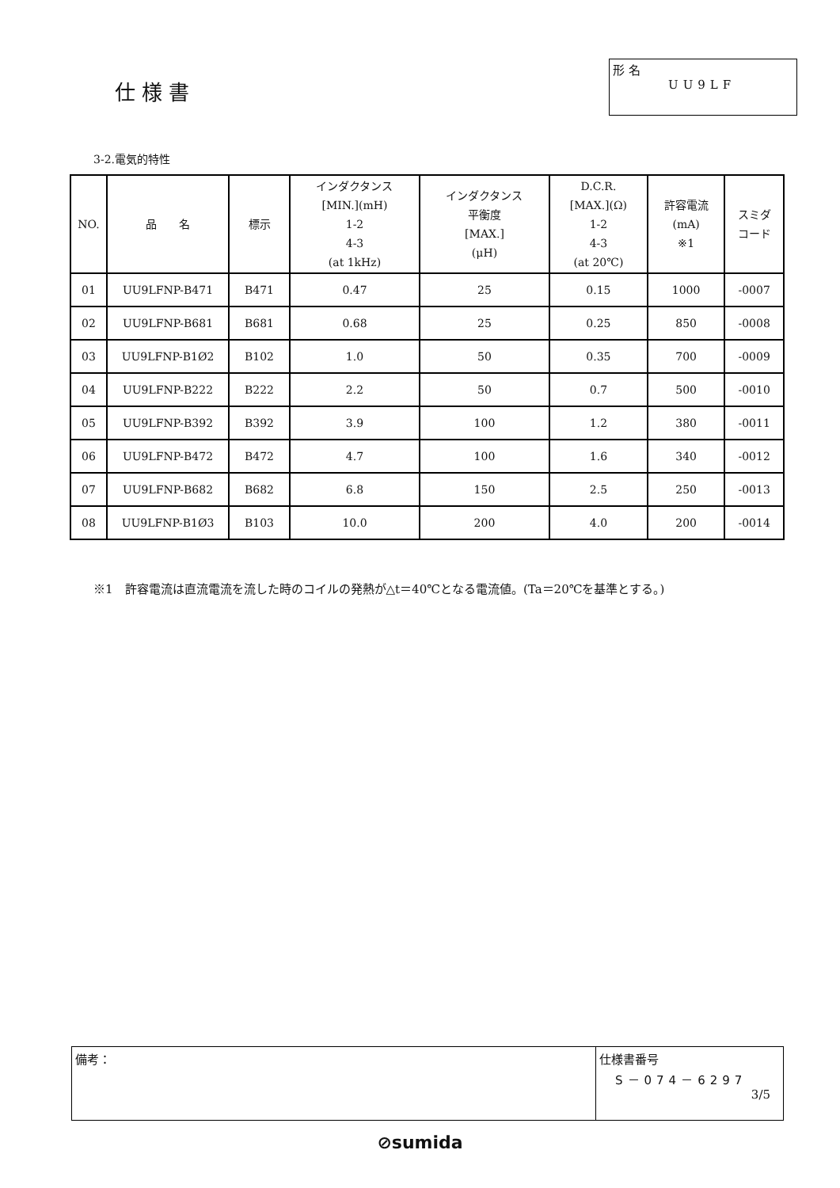仕様書
形 名
UU9LF
3-2.電気的特性
| NO. | 品 名 | 標示 | インダクタンス [MIN.](mH) 1-2 4-3 (at 1kHz) | インダクタンス 平衡度 [MAX.] (μH) | D.C.R. [MAX.](Ω) 1-2 4-3 (at 20℃) | 許容電流 (mA) ※1 | スミダ コード |
| --- | --- | --- | --- | --- | --- | --- | --- |
| 01 | UU9LFNP-B471 | B471 | 0.47 | 25 | 0.15 | 1000 | -0007 |
| 02 | UU9LFNP-B681 | B681 | 0.68 | 25 | 0.25 | 850 | -0008 |
| 03 | UU9LFNP-B1Ø2 | B102 | 1.0 | 50 | 0.35 | 700 | -0009 |
| 04 | UU9LFNP-B222 | B222 | 2.2 | 50 | 0.7 | 500 | -0010 |
| 05 | UU9LFNP-B392 | B392 | 3.9 | 100 | 1.2 | 380 | -0011 |
| 06 | UU9LFNP-B472 | B472 | 4.7 | 100 | 1.6 | 340 | -0012 |
| 07 | UU9LFNP-B682 | B682 | 6.8 | 150 | 2.5 | 250 | -0013 |
| 08 | UU9LFNP-B1Ø3 | B103 | 10.0 | 200 | 4.0 | 200 | -0014 |
※1　許容電流は直流電流を流した時のコイルの発熱が△t＝40℃となる電流値。(Ta＝20℃を基準とする。)
備考： 仕様書番号
S－074－6297
3/5
⊘sumida